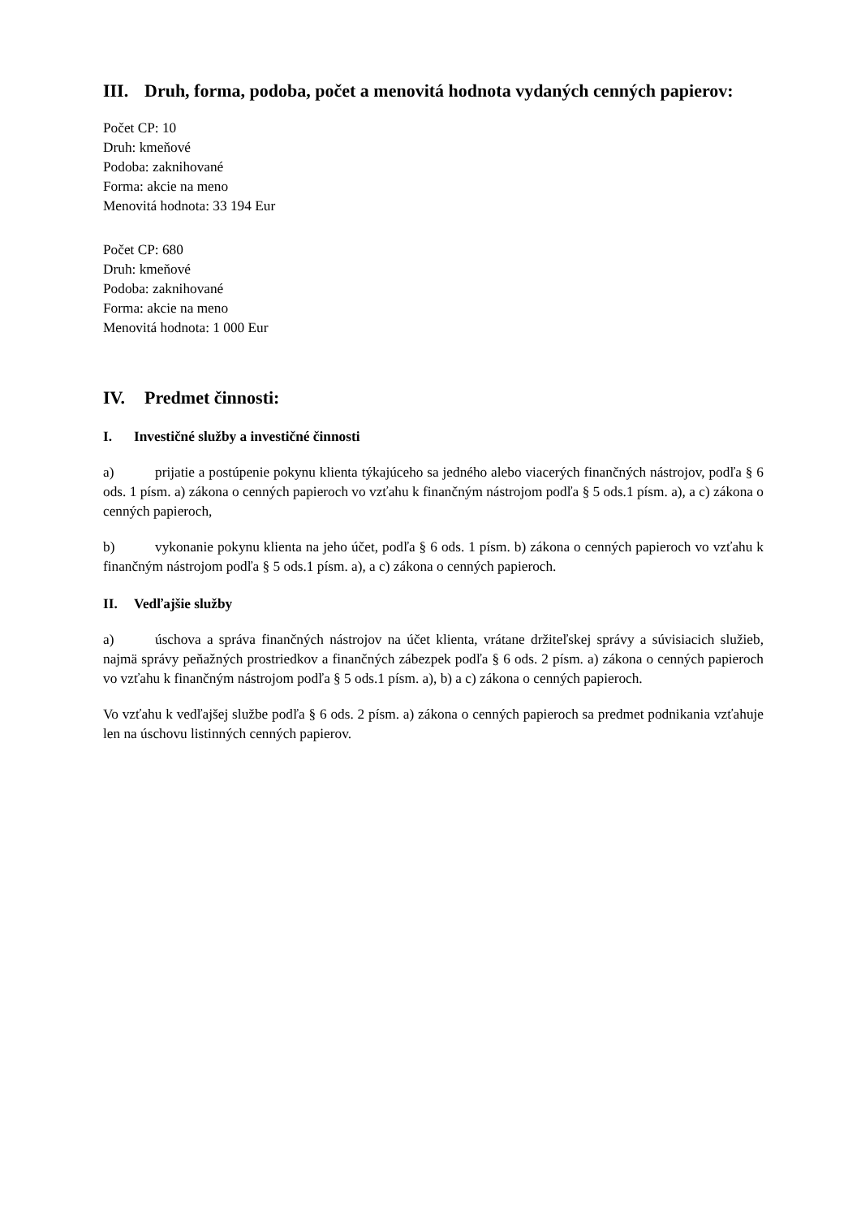III. Druh, forma, podoba, počet a menovitá hodnota vydaných cenných papierov:
Počet CP: 10
Druh: kmeňové
Podoba: zaknihované
Forma: akcie na meno
Menovitá hodnota: 33 194 Eur
Počet CP: 680
Druh: kmeňové
Podoba: zaknihované
Forma: akcie na meno
Menovitá hodnota: 1 000 Eur
IV. Predmet činnosti:
I. Investičné služby a investičné činnosti
a) prijatie a postúpenie pokynu klienta týkajúceho sa jedného alebo viacerých finančných nástrojov, podľa § 6 ods. 1 písm. a) zákona o cenných papieroch vo vzťahu k finančným nástrojom podľa § 5 ods.1 písm. a), a c) zákona o cenných papieroch,
b) vykonanie pokynu klienta na jeho účet, podľa § 6 ods. 1 písm. b) zákona o cenných papieroch vo vzťahu k finančným nástrojom podľa § 5 ods.1 písm. a), a c) zákona o cenných papieroch.
II. Vedľajšie služby
a) úschova a správa finančných nástrojov na účet klienta, vrátane držiteľskej správy a súvisiacich služieb, najmä správy peňažných prostriedkov a finančných zábezpek podľa § 6 ods. 2 písm. a) zákona o cenných papieroch vo vzťahu k finančným nástrojom podľa § 5 ods.1 písm. a), b) a c) zákona o cenných papieroch.
Vo vzťahu k vedľajšej službe podľa § 6 ods. 2 písm. a) zákona o cenných papieroch sa predmet podnikania vzťahuje len na úschovu listinných cenných papierov.